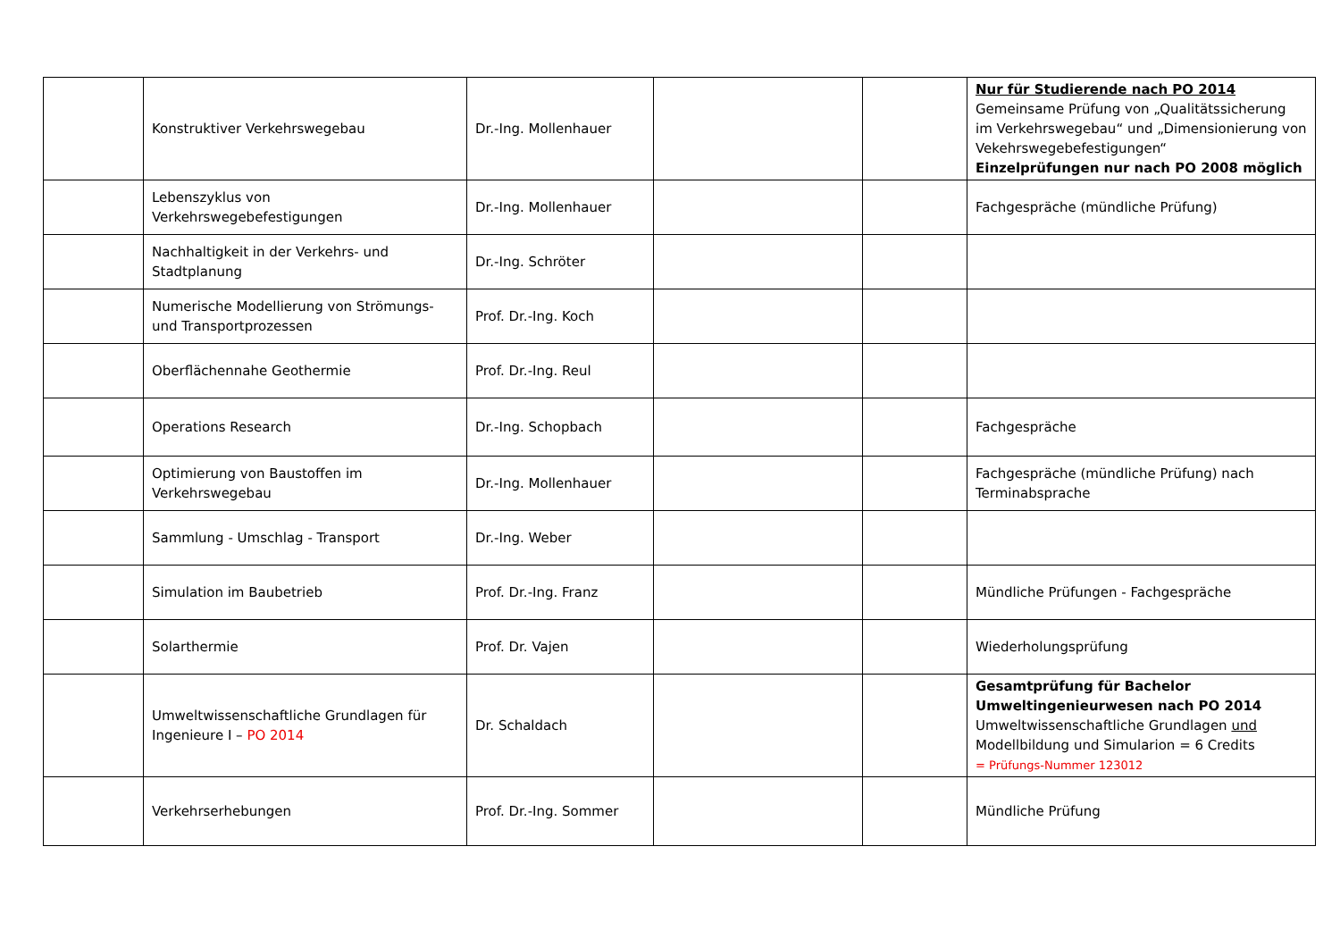| | Konstruktiver Verkehrswegebau | Dr.-Ing. Mollenhauer | | | Nur für Studierende nach PO 2014 Gemeinsame Prüfung von „Qualitätssicherung im Verkehrswegebau“ und „Dimensionierung von Vekehrswegebefestigungen“ Einzelprüfungen nur nach PO 2008 möglich |
| | Lebenszyklus von Verkehrswegebefestigungen | Dr.-Ing. Mollenhauer | | | Fachgespräche (mündliche Prüfung) |
| | Nachhaltigkeit in der Verkehrs- und Stadtplanung | Dr.-Ing. Schröter | | | |
| | Numerische Modellierung von Strömungs- und Transportprozessen | Prof. Dr.-Ing. Koch | | | |
| | Oberflächennahe Geothermie | Prof. Dr.-Ing. Reul | | | |
| | Operations Research | Dr.-Ing. Schopbach | | | Fachgespräche |
| | Optimierung von Baustoffen im Verkehrswegebau | Dr.-Ing. Mollenhauer | | | Fachgespräche (mündliche Prüfung) nach Terminabsprache |
| | Sammlung - Umschlag - Transport | Dr.-Ing. Weber | | | |
| | Simulation im Baubetrieb | Prof. Dr.-Ing. Franz | | | Mündliche Prüfungen - Fachgespräche |
| | Solarthermie | Prof. Dr. Vajen | | | Wiederholungsprüfung |
| | Umweltwissenschaftliche Grundlagen für Ingenieure I – PO 2014 | Dr. Schaldach | | | Gesamtprüfung für Bachelor Umweltingenieurwesen nach PO 2014 Umweltwissenschaftliche Grundlagen und Modellbildung und Simularion = 6 Credits = Prüfungs-Nummer 123012 |
| | Verkehrserhebungen | Prof. Dr.-Ing. Sommer | | | Mündliche Prüfung |